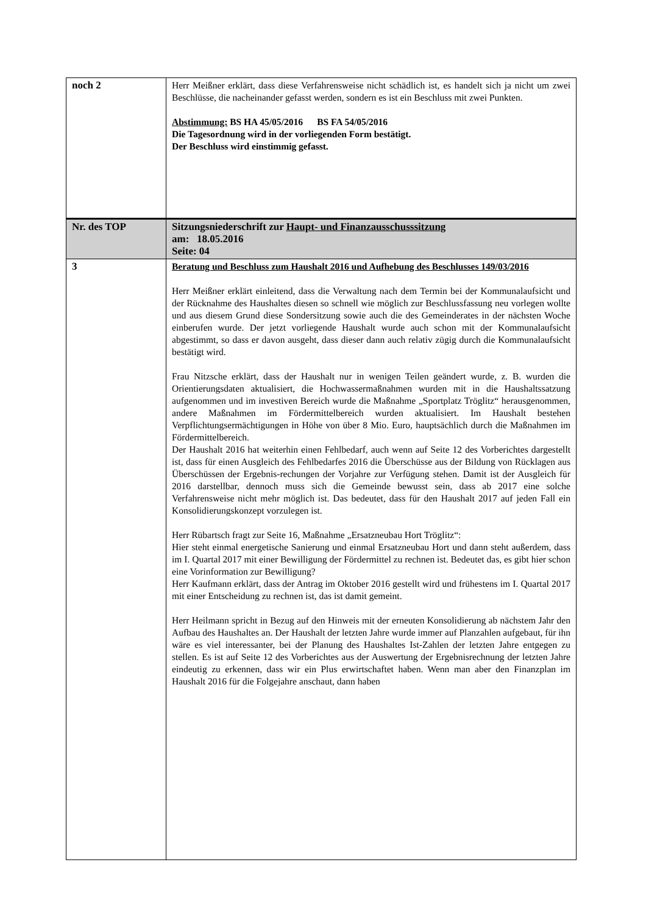| noch 2 | Herr Meißner erklärt, dass diese Verfahrensweise nicht schädlich ist, es handelt sich ja nicht um zwei Beschlüsse, die nacheinander gefasst werden, sondern es ist ein Beschluss mit zwei Punkten. Abstimmung: BS HA 45/05/2016 BS FA 54/05/2016 Die Tagesordnung wird in der vorliegenden Form bestätigt. Der Beschluss wird einstimmig gefasst. |
| Nr. des TOP | Sitzungsniederschrift zur Haupt- und Finanzausschusssitzung am: 18.05.2016 Seite: 04 |
| 3 | Beratung und Beschluss zum Haushalt 2016 und Aufhebung des Beschlusses 149/03/2016 Herr Meißner erklärt einleitend, dass die Verwaltung nach dem Termin bei der Kommunalaufsicht und der Rücknahme des Haushaltes diesen so schnell wie möglich zur Beschlussfassung neu vorlegen wollte und aus diesem Grund diese Sondersitzung sowie auch die des Gemeinderates in der nächsten Woche einberufen wurde. Der jetzt vorliegende Haushalt wurde auch schon mit der Kommunalaufsicht abgestimmt, so dass er davon ausgeht, dass dieser dann auch relativ zügig durch die Kommunalaufsicht bestätigt wird. Frau Nitzsche erklärt, dass der Haushalt nur in wenigen Teilen geändert wurde, z. B. wurden die Orientierungsdaten aktualisiert, die Hochwassermaßnahmen wurden mit in die Haushaltssatzung aufgenommen und im investiven Bereich wurde die Maßnahme „Sportplatz Tröglitz“ herausgenommen, andere Maßnahmen im Fördermittelbereich wurden aktualisiert. Im Haushalt bestehen Verpflichtungsermächtigungen in Höhe von über 8 Mio. Euro, hauptsächlich durch die Maßnahmen im Fördermittelbereich. Der Haushalt 2016 hat weiterhin einen Fehlbedarf, auch wenn auf Seite 12 des Vorberichtes dargestellt ist, dass für einen Ausgleich des Fehlbedarfes 2016 die Überschüsse aus der Bildung von Rücklagen aus Überschüssen der Ergebnis-rechungen der Vorjahre zur Verfügung stehen. Damit ist der Ausgleich für 2016 darstellbar, dennoch muss sich die Gemeinde bewusst sein, dass ab 2017 eine solche Verfahrensweise nicht mehr möglich ist. Das bedeutet, dass für den Haushalt 2017 auf jeden Fall ein Konsolidierungskonzept vorzulegen ist. Herr Rübartsch fragt zur Seite 16, Maßnahme „Ersatzneubau Hort Tröglitz“: Hier steht einmal energetische Sanierung und einmal Ersatzneubau Hort und dann steht außerdem, dass im I. Quartal 2017 mit einer Bewilligung der Fördermittel zu rechnen ist. Bedeutet das, es gibt hier schon eine Vorinformation zur Bewilligung? Herr Kaufmann erklärt, dass der Antrag im Oktober 2016 gestellt wird und frühestens im I. Quartal 2017 mit einer Entscheidung zu rechnen ist, das ist damit gemeint. Herr Heilmann spricht in Bezug auf den Hinweis mit der erneuten Konsolidierung ab nächstem Jahr den Aufbau des Haushaltes an. Der Haushalt der letzten Jahre wurde immer auf Planzahlen aufgebaut, für ihn wäre es viel interessanter, bei der Planung des Haushaltes Ist-Zahlen der letzten Jahre entgegen zu stellen. Es ist auf Seite 12 des Vorberichtes aus der Auswertung der Ergebnisrechnung der letzten Jahre eindeutig zu erkennen, dass wir ein Plus erwirtschaftet haben. Wenn man aber den Finanzplan im Haushalt 2016 für die Folgejahre anschaut, dann haben |